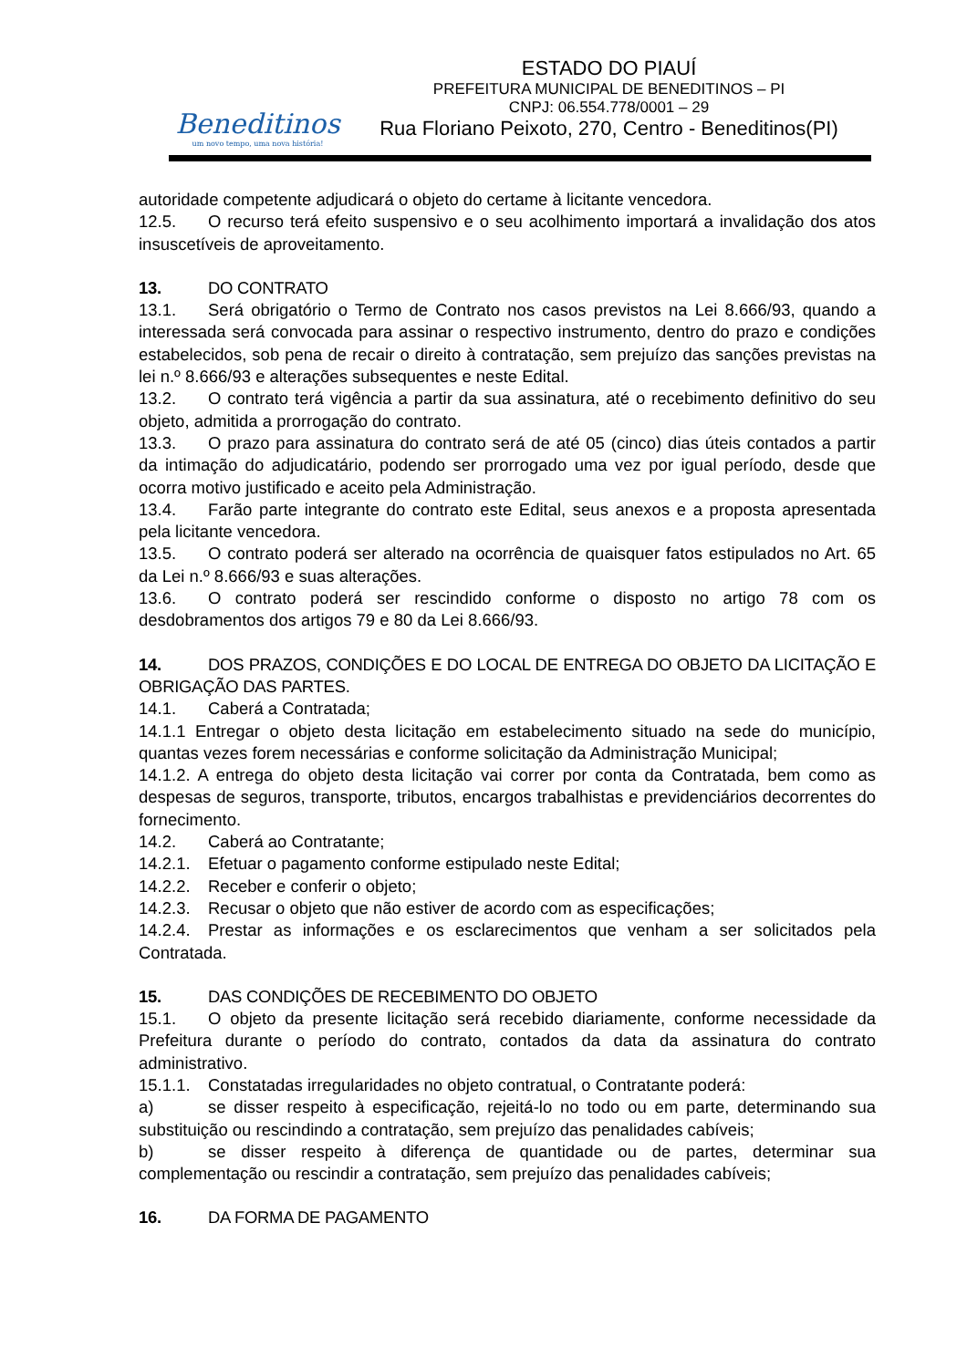Beneditinos
um novo tempo, uma nova história!
ESTADO DO PIAUÍ
PREFEITURA MUNICIPAL DE BENEDITINOS – PI
CNPJ: 06.554.778/0001 – 29
Rua Floriano Peixoto, 270, Centro - Beneditinos(PI)
autoridade competente adjudicará o objeto do certame à licitante vencedora.
12.5. O recurso terá efeito suspensivo e o seu acolhimento importará a invalidação dos atos insuscetíveis de aproveitamento.
13. DO CONTRATO
13.1. Será obrigatório o Termo de Contrato nos casos previstos na Lei 8.666/93, quando a interessada será convocada para assinar o respectivo instrumento, dentro do prazo e condições estabelecidos, sob pena de recair o direito à contratação, sem prejuízo das sanções previstas na lei n.º 8.666/93 e alterações subsequentes e neste Edital.
13.2. O contrato terá vigência a partir da sua assinatura, até o recebimento definitivo do seu objeto, admitida a prorrogação do contrato.
13.3. O prazo para assinatura do contrato será de até 05 (cinco) dias úteis contados a partir da intimação do adjudicatário, podendo ser prorrogado uma vez por igual período, desde que ocorra motivo justificado e aceito pela Administração.
13.4. Farão parte integrante do contrato este Edital, seus anexos e a proposta apresentada pela licitante vencedora.
13.5. O contrato poderá ser alterado na ocorrência de quaisquer fatos estipulados no Art. 65 da Lei n.º 8.666/93 e suas alterações.
13.6. O contrato poderá ser rescindido conforme o disposto no artigo 78 com os desdobramentos dos artigos 79 e 80 da Lei 8.666/93.
14. DOS PRAZOS, CONDIÇÕES E DO LOCAL DE ENTREGA DO OBJETO DA LICITAÇÃO E OBRIGAÇÃO DAS PARTES.
14.1. Caberá a Contratada;
14.1.1 Entregar o objeto desta licitação em estabelecimento situado na sede do município, quantas vezes forem necessárias e conforme solicitação da Administração Municipal;
14.1.2. A entrega do objeto desta licitação vai correr por conta da Contratada, bem como as despesas de seguros, transporte, tributos, encargos trabalhistas e previdenciários decorrentes do fornecimento.
14.2. Caberá ao Contratante;
14.2.1. Efetuar o pagamento conforme estipulado neste Edital;
14.2.2. Receber e conferir o objeto;
14.2.3. Recusar o objeto que não estiver de acordo com as especificações;
14.2.4. Prestar as informações e os esclarecimentos que venham a ser solicitados pela Contratada.
15. DAS CONDIÇÕES DE RECEBIMENTO DO OBJETO
15.1. O objeto da presente licitação será recebido diariamente, conforme necessidade da Prefeitura durante o período do contrato, contados da data da assinatura do contrato administrativo.
15.1.1. Constatadas irregularidades no objeto contratual, o Contratante poderá:
a) se disser respeito à especificação, rejeitá-lo no todo ou em parte, determinando sua substituição ou rescindindo a contratação, sem prejuízo das penalidades cabíveis;
b) se disser respeito à diferença de quantidade ou de partes, determinar sua complementação ou rescindir a contratação, sem prejuízo das penalidades cabíveis;
16. DA FORMA DE PAGAMENTO